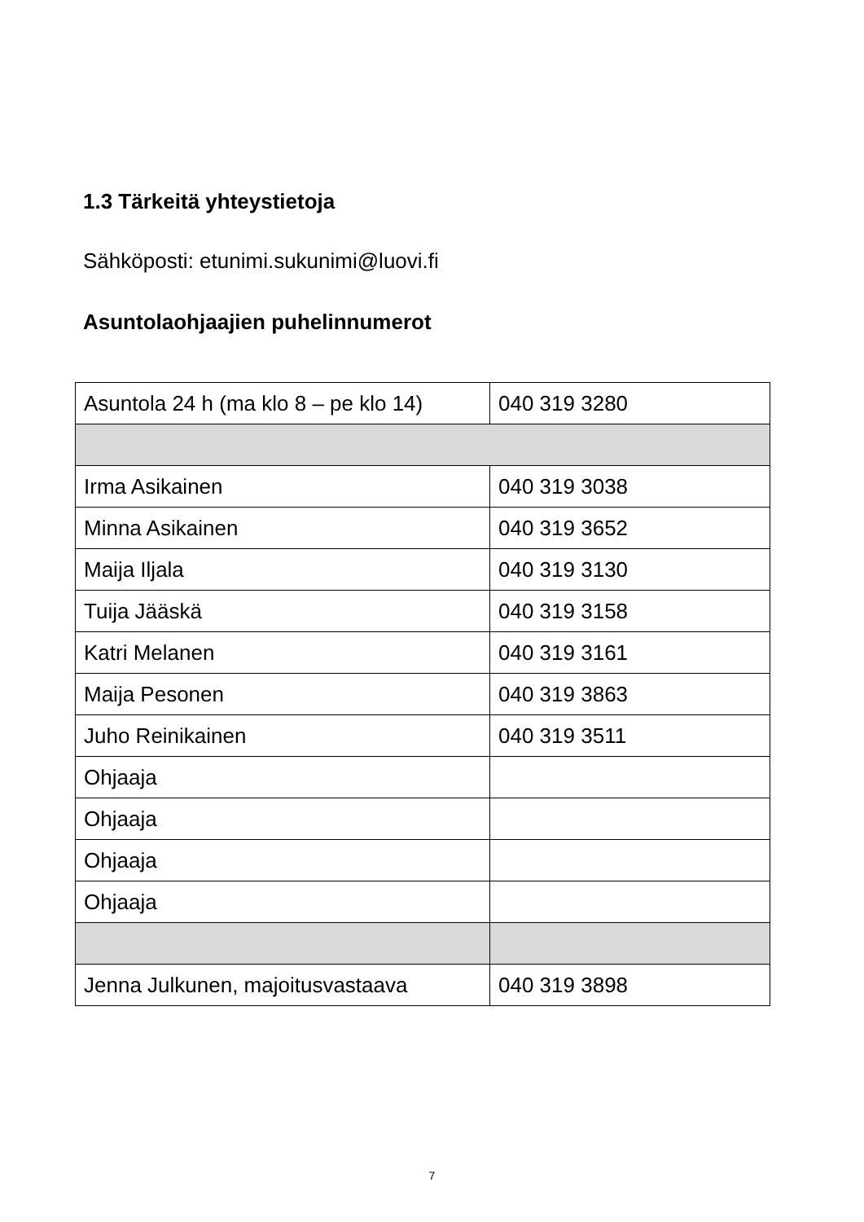1.3 Tärkeitä yhteystietoja
Sähköposti: etunimi.sukunimi@luovi.fi
Asuntolaohjaajien puhelinnumerot
| Asuntola 24 h (ma klo 8 – pe klo 14) | 040 319 3280 |
| Irma Asikainen | 040 319 3038 |
| Minna Asikainen | 040 319 3652 |
| Maija Iljala | 040 319 3130 |
| Tuija Jääskä | 040 319 3158 |
| Katri Melanen | 040 319 3161 |
| Maija Pesonen | 040 319 3863 |
| Juho Reinikainen | 040 319 3511 |
| Ohjaaja | |
| Ohjaaja | |
| Ohjaaja | |
| Ohjaaja | |
| Jenna Julkunen, majoitusvastaava | 040 319 3898 |
7